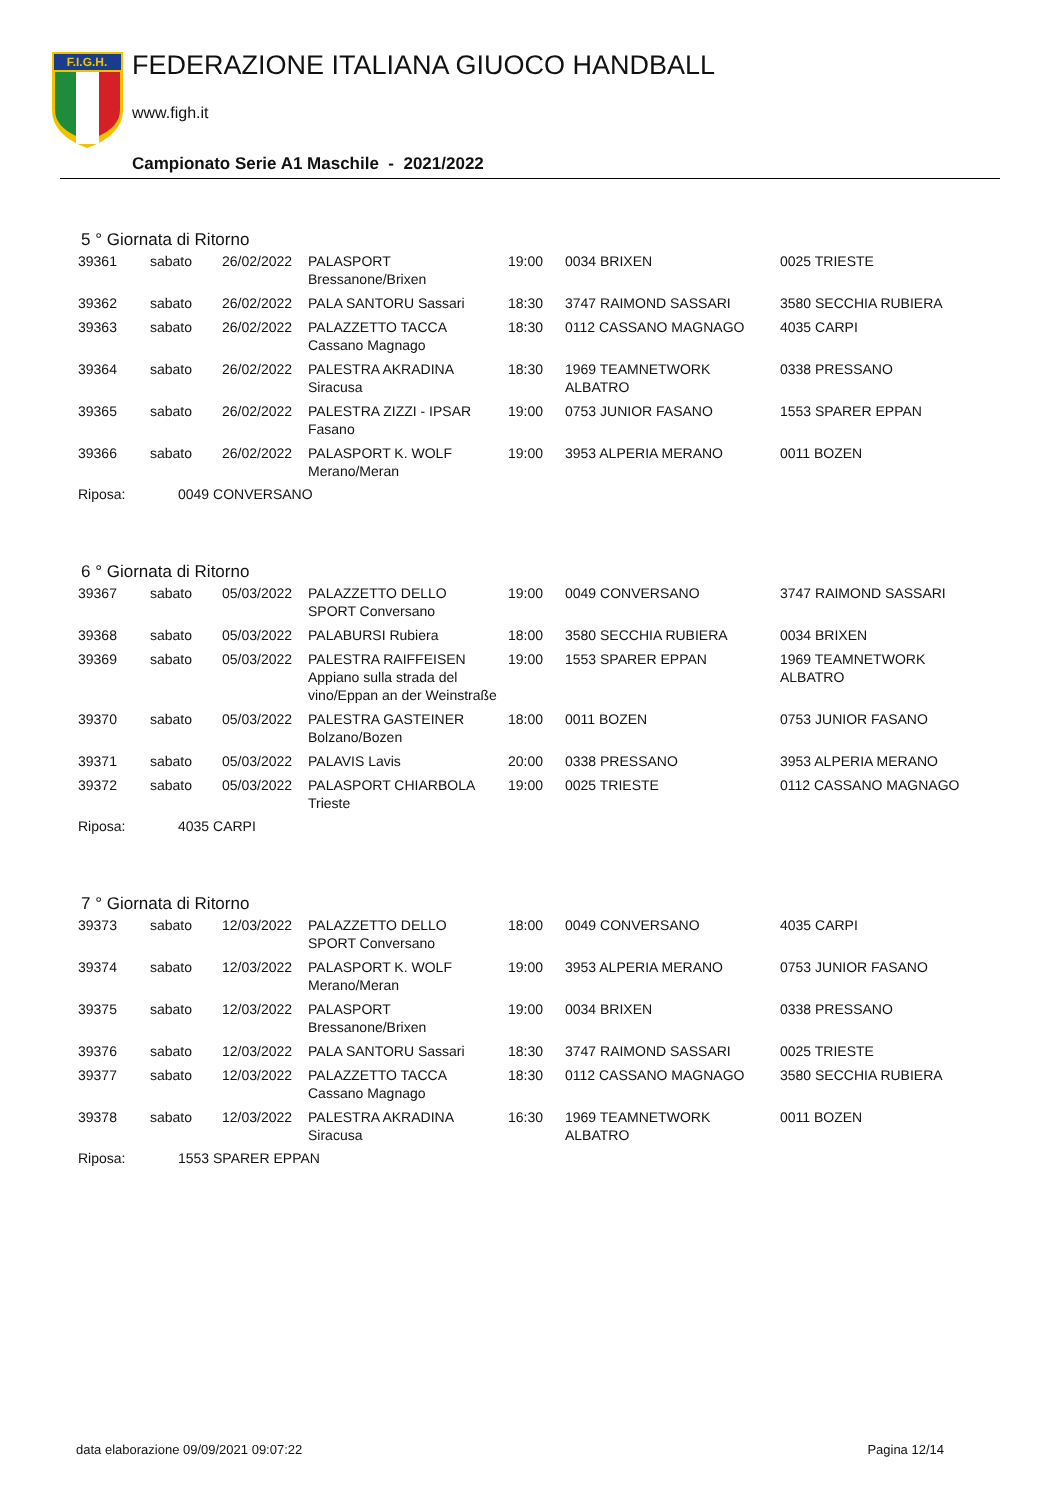F.I.G.H.
FEDERAZIONE ITALIANA GIUOCO HANDBALL
www.figh.it
Campionato Serie A1 Maschile - 2021/2022
5 ° Giornata di Ritorno
| 39361 | sabato | 26/02/2022 | PALASPORT Bressanone/Brixen | 19:00 | 0034 BRIXEN | 0025 TRIESTE |
| 39362 | sabato | 26/02/2022 | PALA SANTORU Sassari | 18:30 | 3747 RAIMOND SASSARI | 3580 SECCHIA RUBIERA |
| 39363 | sabato | 26/02/2022 | PALAZZETTO TACCA Cassano Magnago | 18:30 | 0112 CASSANO MAGNAGO | 4035 CARPI |
| 39364 | sabato | 26/02/2022 | PALESTRA AKRADINA Siracusa | 18:30 | 1969 TEAMNETWORK ALBATRO | 0338 PRESSANO |
| 39365 | sabato | 26/02/2022 | PALESTRA ZIZZI - IPSAR Fasano | 19:00 | 0753 JUNIOR FASANO | 1553 SPARER EPPAN |
| 39366 | sabato | 26/02/2022 | PALASPORT K. WOLF Merano/Meran | 19:00 | 3953 ALPERIA MERANO | 0011 BOZEN |
Riposa: 0049 CONVERSANO
6 ° Giornata di Ritorno
| 39367 | sabato | 05/03/2022 | PALAZZETTO DELLO SPORT Conversano | 19:00 | 0049 CONVERSANO | 3747 RAIMOND SASSARI |
| 39368 | sabato | 05/03/2022 | PALABURSI Rubiera | 18:00 | 3580 SECCHIA RUBIERA | 0034 BRIXEN |
| 39369 | sabato | 05/03/2022 | PALESTRA RAIFFEISEN Appiano sulla strada del vino/Eppan an der Weinstraße | 19:00 | 1553 SPARER EPPAN | 1969 TEAMNETWORK ALBATRO |
| 39370 | sabato | 05/03/2022 | PALESTRA GASTEINER Bolzano/Bozen | 18:00 | 0011 BOZEN | 0753 JUNIOR FASANO |
| 39371 | sabato | 05/03/2022 | PALAVIS Lavis | 20:00 | 0338 PRESSANO | 3953 ALPERIA MERANO |
| 39372 | sabato | 05/03/2022 | PALASPORT CHIARBOLA Trieste | 19:00 | 0025 TRIESTE | 0112 CASSANO MAGNAGO |
Riposa: 4035 CARPI
7 ° Giornata di Ritorno
| 39373 | sabato | 12/03/2022 | PALAZZETTO DELLO SPORT Conversano | 18:00 | 0049 CONVERSANO | 4035 CARPI |
| 39374 | sabato | 12/03/2022 | PALASPORT K. WOLF Merano/Meran | 19:00 | 3953 ALPERIA MERANO | 0753 JUNIOR FASANO |
| 39375 | sabato | 12/03/2022 | PALASPORT Bressanone/Brixen | 19:00 | 0034 BRIXEN | 0338 PRESSANO |
| 39376 | sabato | 12/03/2022 | PALA SANTORU Sassari | 18:30 | 3747 RAIMOND SASSARI | 0025 TRIESTE |
| 39377 | sabato | 12/03/2022 | PALAZZETTO TACCA Cassano Magnago | 18:30 | 0112 CASSANO MAGNAGO | 3580 SECCHIA RUBIERA |
| 39378 | sabato | 12/03/2022 | PALESTRA AKRADINA Siracusa | 16:30 | 1969 TEAMNETWORK ALBATRO | 0011 BOZEN |
Riposa: 1553 SPARER EPPAN
data elaborazione 09/09/2021 09:07:22 Pagina 12/14